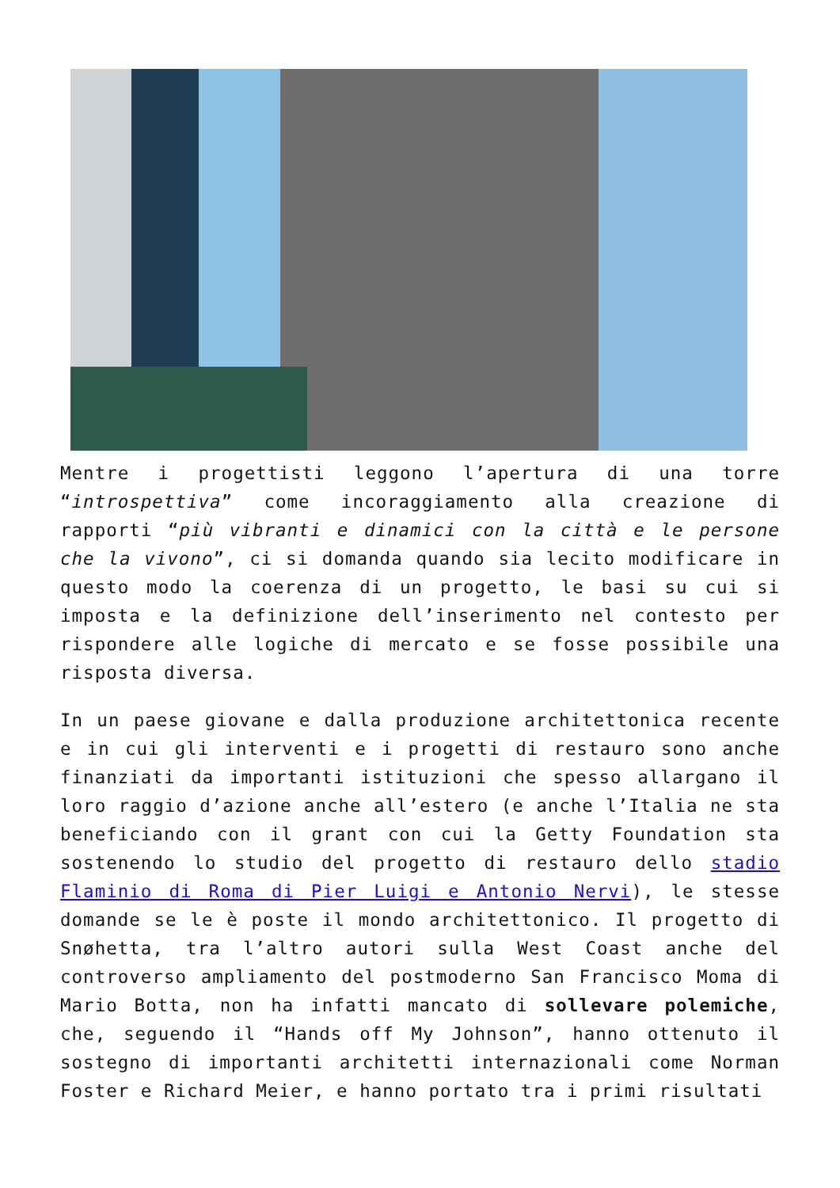Mentre i progettisti leggono l’apertura di una torre “introspettiva” come incoraggiamento alla creazione di rapporti “più vibranti e dinamici con la città e le persone che la vivono”, ci si domanda quando sia lecito modificare in questo modo la coerenza di un progetto, le basi su cui si imposta e la definizione dell’inserimento nel contesto per rispondere alle logiche di mercato e se fosse possibile una risposta diversa.
In un paese giovane e dalla produzione architettonica recente e in cui gli interventi e i progetti di restauro sono anche finanziati da importanti istituzioni che spesso allargano il loro raggio d’azione anche all’estero (e anche l’Italia ne sta beneficiando con il grant con cui la Getty Foundation sta sostenendo lo studio del progetto di restauro dello stadio Flaminio di Roma di Pier Luigi e Antonio Nervi), le stesse domande se le è poste il mondo architettonico. Il progetto di Snøhetta, tra l’altro autori sulla West Coast anche del controverso ampliamento del postmoderno San Francisco Moma di Mario Botta, non ha infatti mancato di sollevare polemiche, che, seguendo il “Hands off My Johnson”, hanno ottenuto il sostegno di importanti architetti internazionali come Norman Foster e Richard Meier, e hanno portato tra i primi risultati